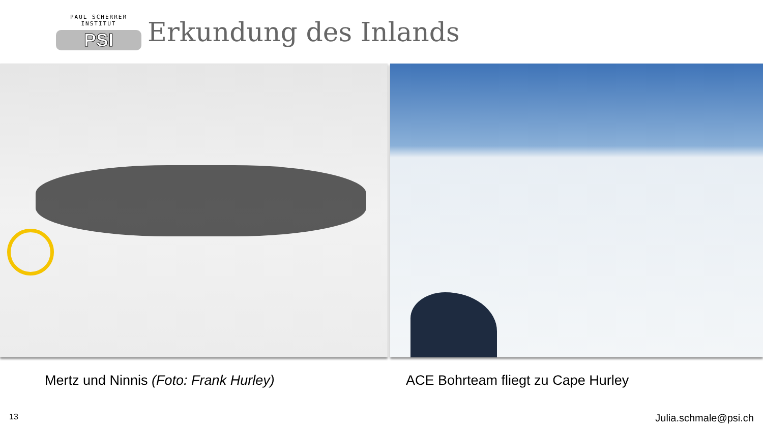PAUL SCHERRER INSTITUT
PSI
Erkundung des Inlands
Mertz und Ninnis (Foto: Frank Hurley) ACE Bohrteam fliegt zu Cape Hurley
13 Julia.schmale@psi.ch